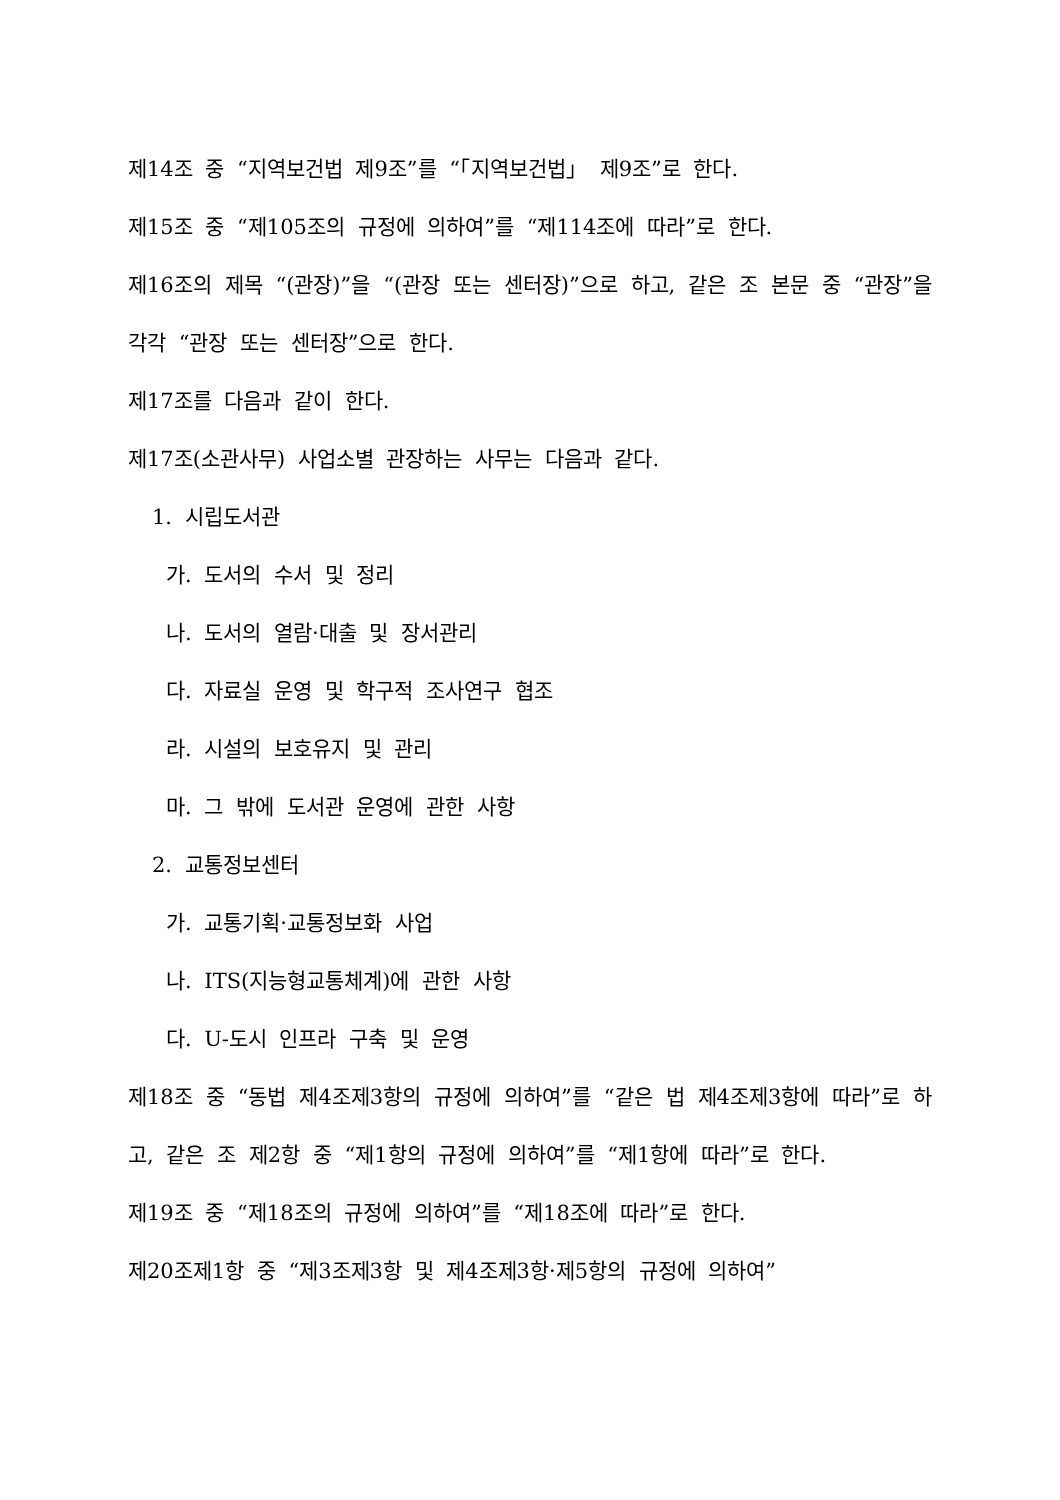제14조 중 “지역보건법 제9조”를 “「지역보건법」 제9조”로 한다.
제15조 중 “제105조의 규정에 의하여”를 “제114조에 따라”로 한다.
제16조의 제목 “(관장)”을 “(관장 또는 센터장)”으로 하고, 같은 조 본문 중 “관장”을 각각 “관장 또는 센터장”으로 한다.
제17조를 다음과 같이 한다.
제17조(소관사무) 사업소별 관장하는 사무는 다음과 같다.
1. 시립도서관
가. 도서의 수서 및 정리
나. 도서의 열람·대출 및 장서관리
다. 자료실 운영 및 학구적 조사연구 협조
라. 시설의 보호유지 및 관리
마. 그 밖에 도서관 운영에 관한 사항
2. 교통정보센터
가. 교통기획·교통정보화 사업
나. ITS(지능형교통체계)에 관한 사항
다. U-도시 인프라 구축 및 운영
제18조 중 “동법 제4조제3항의 규정에 의하여”를 “같은 법 제4조제3항에 따라”로 하고, 같은 조 제2항 중 “제1항의 규정에 의하여”를 “제1항에 따라”로 한다.
제19조 중 “제18조의 규정에 의하여”를 “제18조에 따라”로 한다.
제20조제1항 중 “제3조제3항 및 제4조제3항·제5항의 규정에 의하여”